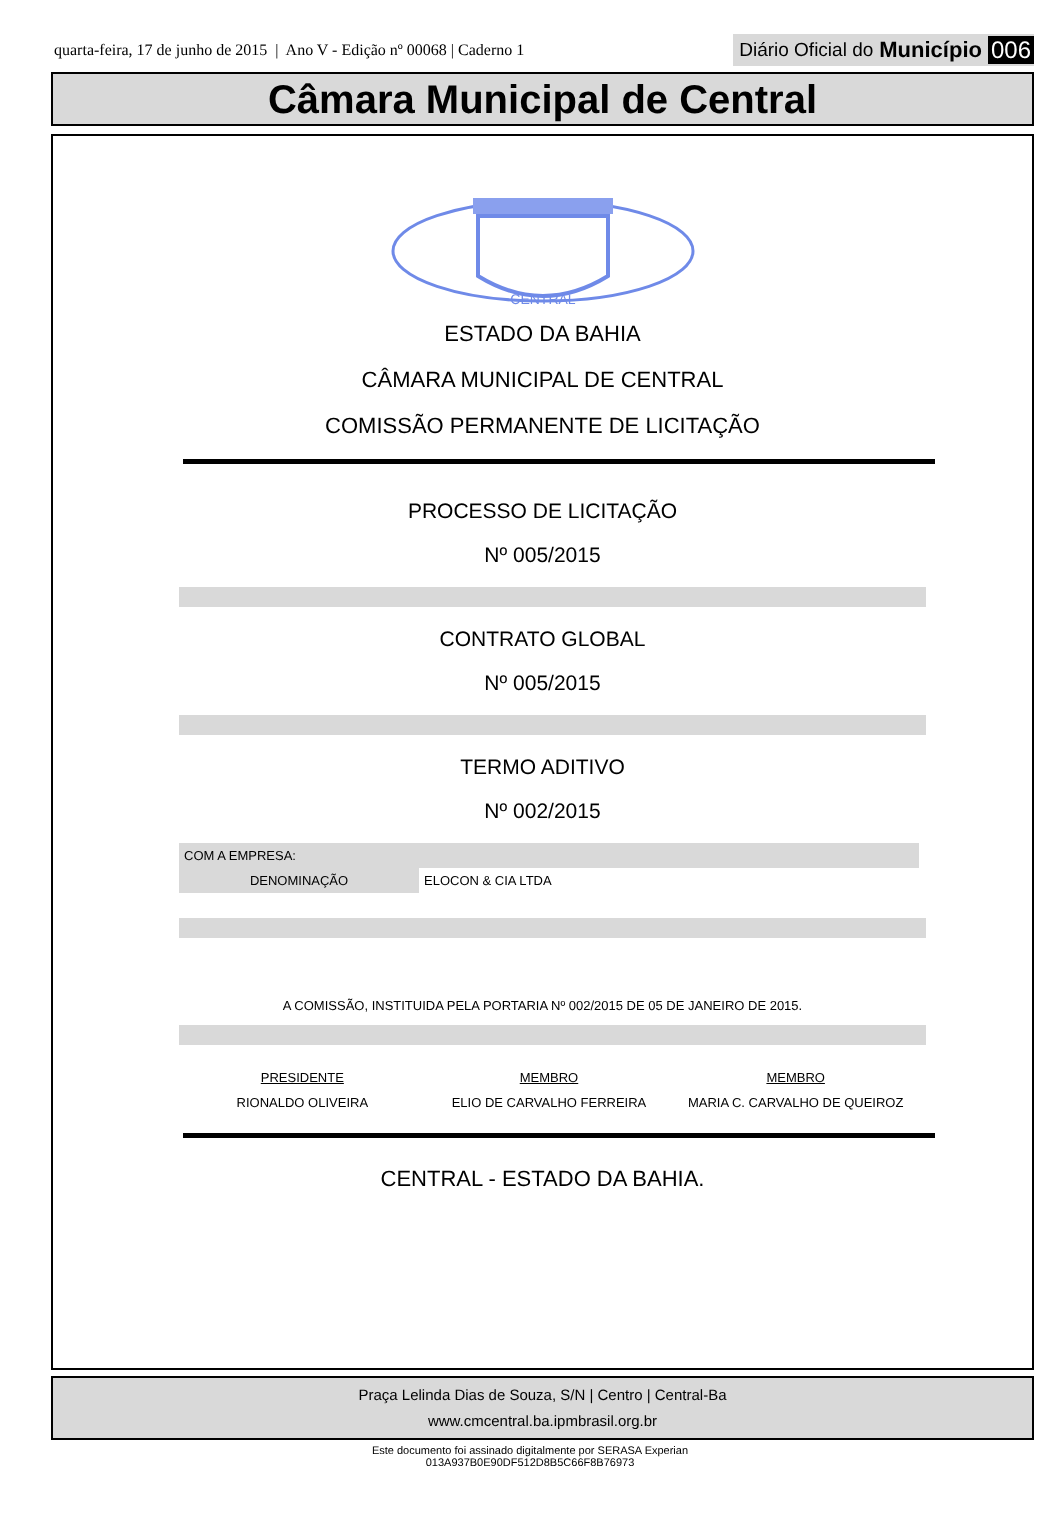quarta-feira, 17 de junho de 2015 | Ano V - Edição nº 00068 | Caderno 1
Diário Oficial do Município 006
Câmara Municipal de Central
CENTRAL
ESTADO DA BAHIA
CÂMARA MUNICIPAL DE CENTRAL
COMISSÃO PERMANENTE DE LICITAÇÃO
PROCESSO DE LICITAÇÃO
Nº 005/2015
CONTRATO GLOBAL
Nº 005/2015
TERMO ADITIVO
Nº 002/2015
| COM A EMPRESA: | |
| DENOMINAÇÃO | ELOCON & CIA LTDA |
A COMISSÃO, INSTITUIDA PELA PORTARIA Nº 002/2015 DE 05 DE JANEIRO DE 2015.
| PRESIDENTE | MEMBRO | MEMBRO |
| RIONALDO OLIVEIRA | ELIO DE CARVALHO FERREIRA | MARIA C. CARVALHO DE QUEIROZ |
CENTRAL - ESTADO DA BAHIA.
Praça Lelinda Dias de Souza, S/N | Centro | Central-Ba
www.cmcentral.ba.ipmbrasil.org.br
Este documento foi assinado digitalmente por SERASA Experian
013A937B0E90DF512D8B5C66F8B76973